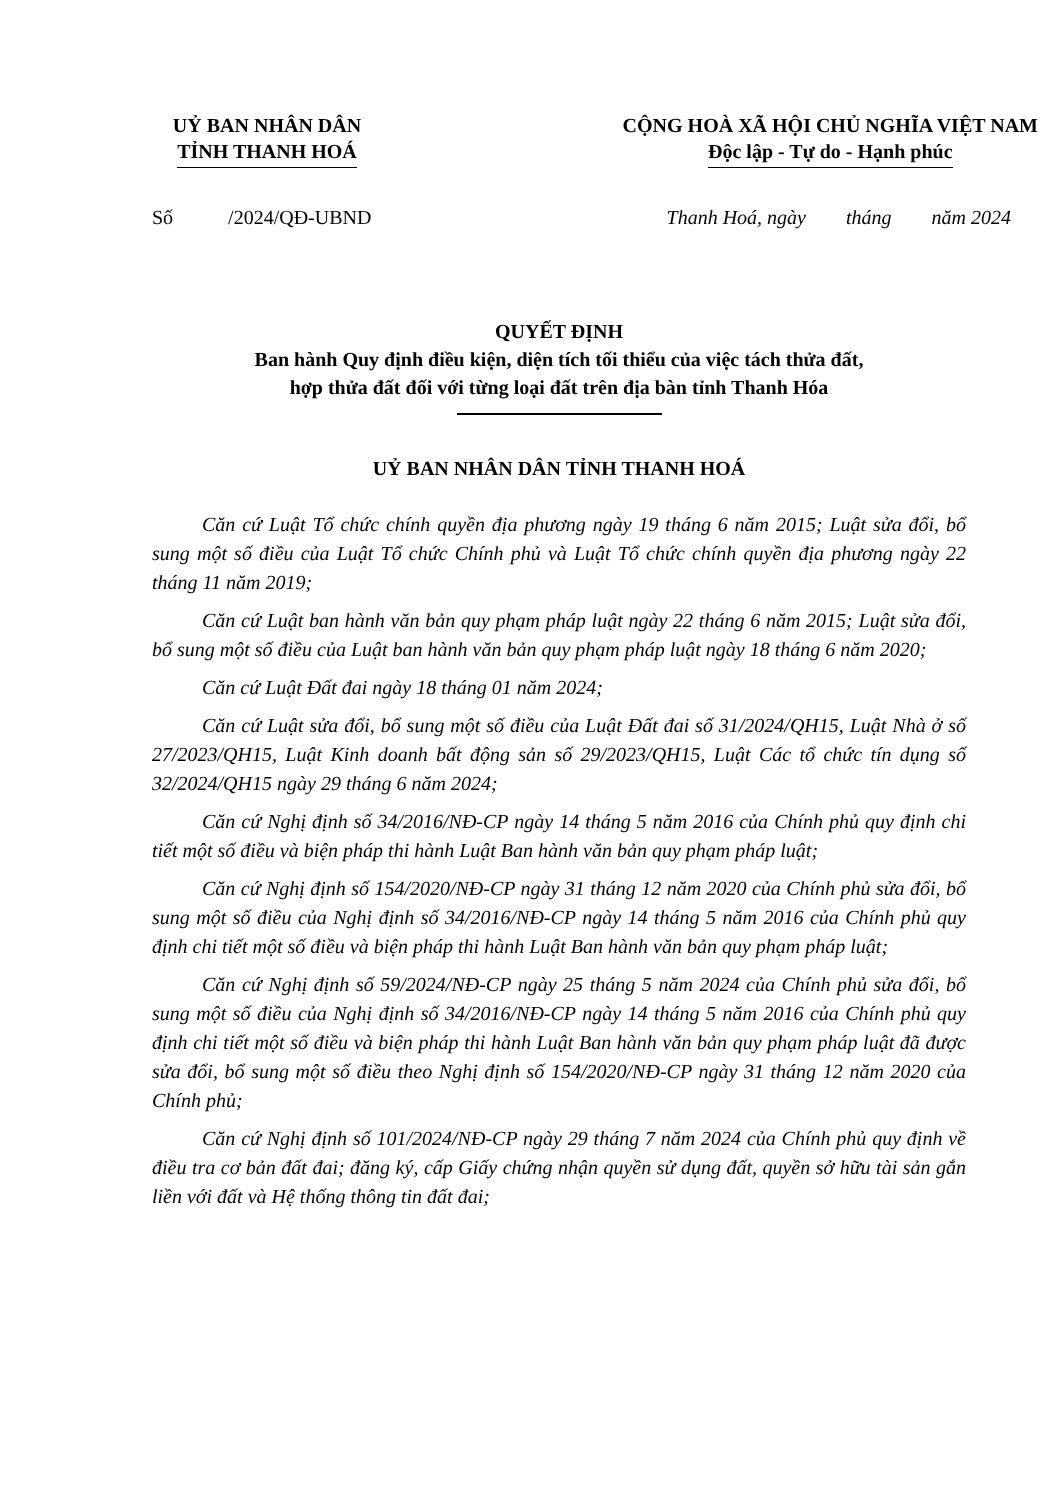UỶ BAN NHÂN DÂN
TỈNH THANH HOÁ
CỘNG HOÀ XÃ HỘI CHỦ NGHĨA VIỆT NAM
Độc lập - Tự do - Hạnh phúc
Số /2024/QĐ-UBND Thanh Hoá, ngày tháng năm 2024
QUYẾT ĐỊNH
Ban hành Quy định điều kiện, diện tích tối thiểu của việc tách thửa đất,
hợp thửa đất đối với từng loại đất trên địa bàn tỉnh Thanh Hóa
UỶ BAN NHÂN DÂN TỈNH THANH HOÁ
Căn cứ Luật Tổ chức chính quyền địa phương ngày 19 tháng 6 năm 2015; Luật sửa đổi, bổ sung một số điều của Luật Tổ chức Chính phủ và Luật Tổ chức chính quyền địa phương ngày 22 tháng 11 năm 2019;
Căn cứ Luật ban hành văn bản quy phạm pháp luật ngày 22 tháng 6 năm 2015; Luật sửa đổi, bổ sung một số điều của Luật ban hành văn bản quy phạm pháp luật ngày 18 tháng 6 năm 2020;
Căn cứ Luật Đất đai ngày 18 tháng 01 năm 2024;
Căn cứ Luật sửa đổi, bổ sung một số điều của Luật Đất đai số 31/2024/QH15, Luật Nhà ở số 27/2023/QH15, Luật Kinh doanh bất động sản số 29/2023/QH15, Luật Các tổ chức tín dụng số 32/2024/QH15 ngày 29 tháng 6 năm 2024;
Căn cứ Nghị định số 34/2016/NĐ-CP ngày 14 tháng 5 năm 2016 của Chính phủ quy định chi tiết một số điều và biện pháp thi hành Luật Ban hành văn bản quy phạm pháp luật;
Căn cứ Nghị định số 154/2020/NĐ-CP ngày 31 tháng 12 năm 2020 của Chính phủ sửa đổi, bổ sung một số điều của Nghị định số 34/2016/NĐ-CP ngày 14 tháng 5 năm 2016 của Chính phủ quy định chi tiết một số điều và biện pháp thi hành Luật Ban hành văn bản quy phạm pháp luật;
Căn cứ Nghị định số 59/2024/NĐ-CP ngày 25 tháng 5 năm 2024 của Chính phủ sửa đổi, bổ sung một số điều của Nghị định số 34/2016/NĐ-CP ngày 14 tháng 5 năm 2016 của Chính phủ quy định chi tiết một số điều và biện pháp thi hành Luật Ban hành văn bản quy phạm pháp luật đã được sửa đổi, bổ sung một số điều theo Nghị định số 154/2020/NĐ-CP ngày 31 tháng 12 năm 2020 của Chính phủ;
Căn cứ Nghị định số 101/2024/NĐ-CP ngày 29 tháng 7 năm 2024 của Chính phủ quy định về điều tra cơ bản đất đai; đăng ký, cấp Giấy chứng nhận quyền sử dụng đất, quyền sở hữu tài sản gắn liền với đất và Hệ thống thông tin đất đai;